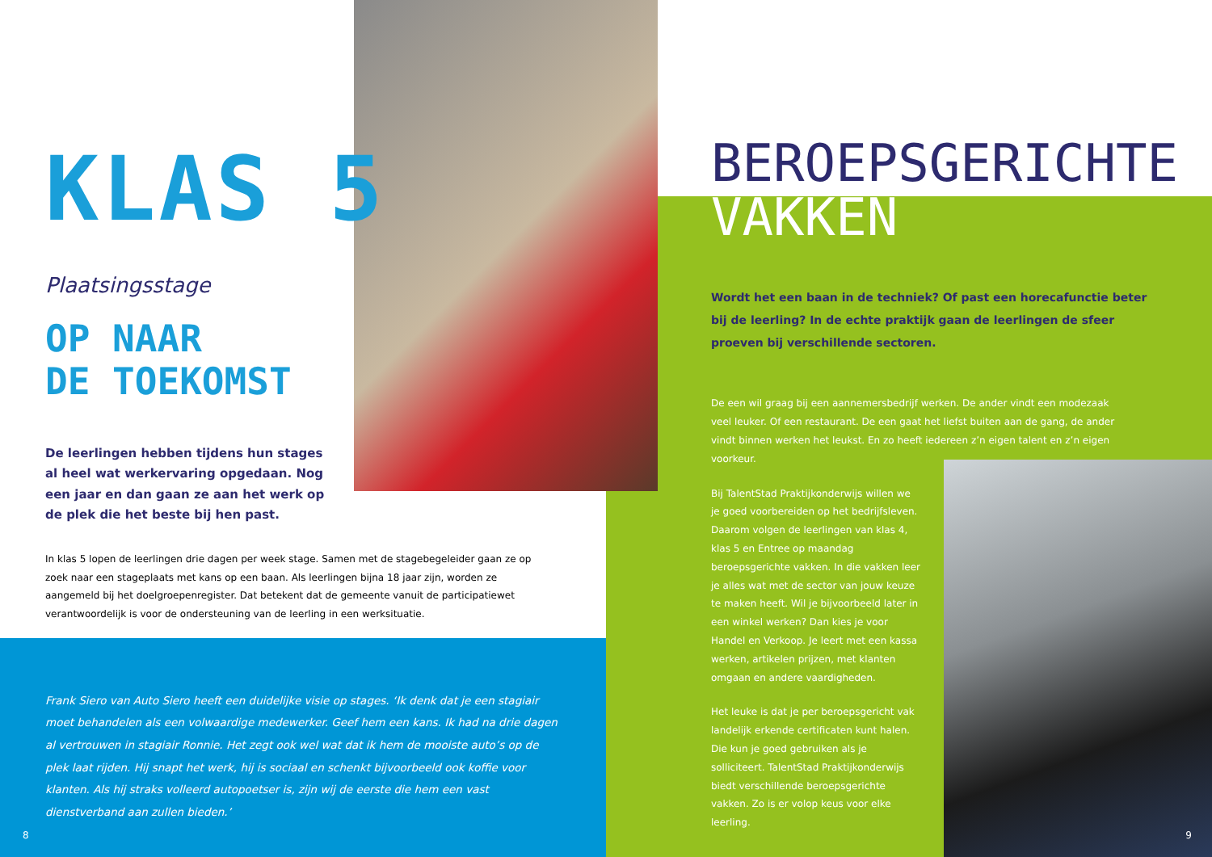KLAS 5
Plaatsingsstage
OP NAAR
DE TOEKOMST
De leerlingen hebben tijdens hun stages al heel wat werkervaring opgedaan. Nog een jaar en dan gaan ze aan het werk op de plek die het beste bij hen past.
In klas 5 lopen de leerlingen drie dagen per week stage. Samen met de stagebegeleider gaan ze op zoek naar een stageplaats met kans op een baan. Als leerlingen bijna 18 jaar zijn, worden ze aangemeld bij het doelgroepenregister. Dat betekent dat de gemeente vanuit de participatiewet verantwoordelijk is voor de ondersteuning van de leerling in een werksituatie.
Frank Siero van Auto Siero heeft een duidelijke visie op stages. ‘Ik denk dat je een stagiair moet behandelen als een volwaardige medewerker. Geef hem een kans. Ik had na drie dagen al vertrouwen in stagiair Ronnie. Het zegt ook wel wat dat ik hem de mooiste auto’s op de plek laat rijden. Hij snapt het werk, hij is sociaal en schenkt bijvoorbeeld ook koffie voor klanten. Als hij straks volleerd autopoetser is, zijn wij de eerste die hem een vast dienstverband aan zullen bieden.’
8
BEROEPSGERICHTE
VAKKEN
Wordt het een baan in de techniek? Of past een horecafunctie beter bij de leerling? In de echte praktijk gaan de leerlingen de sfeer proeven bij verschillende sectoren.
De een wil graag bij een aannemersbedrijf werken. De ander vindt een modezaak veel leuker. Of een restaurant. De een gaat het liefst buiten aan de gang, de ander vindt binnen werken het leukst. En zo heeft iedereen z’n eigen talent en z’n eigen voorkeur.
Bij TalentStad Praktijkonderwijs willen we je goed voorbereiden op het bedrijfsleven. Daarom volgen de leerlingen van klas 4, klas 5 en Entree op maandag beroepsgerichte vakken. In die vakken leer je alles wat met de sector van jouw keuze te maken heeft. Wil je bijvoorbeeld later in een winkel werken? Dan kies je voor Handel en Verkoop. Je leert met een kassa werken, artikelen prijzen, met klanten omgaan en andere vaardigheden.
Het leuke is dat je per beroepsgericht vak landelijk erkende certificaten kunt halen. Die kun je goed gebruiken als je solliciteert. TalentStad Praktijkonderwijs biedt verschillende beroepsgerichte vakken. Zo is er volop keus voor elke leerling.
9